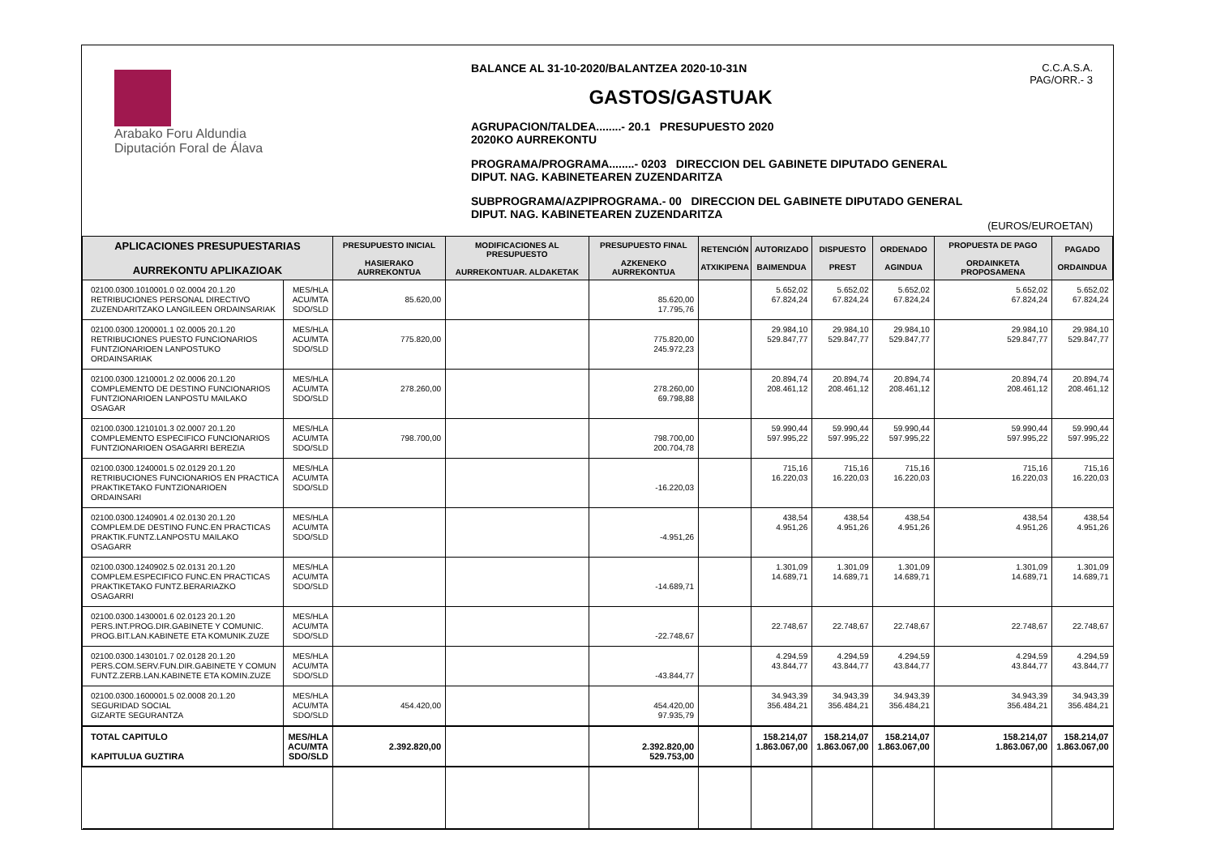Arabako Foru Aldundia
Diputación Foral de Álava
BALANCE AL 31-10-2020/BALANTZEA 2020-10-31N
GASTOS/GASTUAK
AGRUPACION/TALDEA........- 20.1 PRESUPUESTO 2020
2020KO AURREKONTU
PROGRAMA/PROGRAMA........- 0203 DIRECCION DEL GABINETE DIPUTADO GENERAL
DIPUT. NAG. KABINETEAREN ZUZENDARITZA
SUBPROGRAMA/AZPIPROGRAMA.- 00 DIRECCION DEL GABINETE DIPUTADO GENERAL
DIPUT. NAG. KABINETEAREN ZUZENDARITZA
C.C.A.S.A.
PAG/ORR.- 3
(EUROS/EUROETAN)
| APLICACIONES PRESUPUESTARIAS AURREKONTU APLIKAZIOAK | | PRESUPUESTO INICIAL HASIERAKO AURREKONTUA | MODIFICACIONES AL PRESUPUESTO AURREKONTUAR. ALDAKETAK | PRESUPUESTO FINAL AZKENEKO AURREKONTUA | RETENCIÓN ATXIKIPENA | AUTORIZADO BAIMENDUA | DISPUESTO PREST | ORDENADO AGINDUA | PROPUESTA DE PAGO ORDAINKETA PROPOSAMENA | PAGADO ORDAINDUA |
| --- | --- | --- | --- | --- | --- | --- | --- | --- | --- | --- |
| 02100.0300.1010001.0 02.0004 20.1.20 RETRIBUCIONES PERSONAL DIRECTIVO ZUZENDARITZAKO LANGILEEN ORDAINSARIAK | MES/HLA ACU/MTA SDO/SLD | 85.620,00 | | 85.620,00 17.795,76 | | 5.652,02 67.824,24 | 5.652,02 67.824,24 | 5.652,02 67.824,24 | 5.652,02 67.824,24 | 5.652,02 67.824,24 |
| 02100.0300.1200001.1 02.0005 20.1.20 RETRIBUCIONES PUESTO FUNCIONARIOS FUNTZIONARIOEN LANPOSTUKO ORDAINSARIAK | MES/HLA ACU/MTA SDO/SLD | 775.820,00 | | 775.820,00 245.972,23 | | 29.984,10 529.847,77 | 29.984,10 529.847,77 | 29.984,10 529.847,77 | 29.984,10 529.847,77 | 29.984,10 529.847,77 |
| 02100.0300.1210001.2 02.0006 20.1.20 COMPLEMENTO DE DESTINO FUNCIONARIOS FUNTZIONARIOEN LANPOSTU MAILAKO OSAGAR | MES/HLA ACU/MTA SDO/SLD | 278.260,00 | | 278.260,00 69.798,88 | | 20.894,74 208.461,12 | 20.894,74 208.461,12 | 20.894,74 208.461,12 | 20.894,74 208.461,12 | 20.894,74 208.461,12 |
| 02100.0300.1210101.3 02.0007 20.1.20 COMPLEMENTO ESPECIFICO FUNCIONARIOS FUNTZIONARIOEN OSAGARRI BEREZIA | MES/HLA ACU/MTA SDO/SLD | 798.700,00 | | 798.700,00 200.704,78 | | 59.990,44 597.995,22 | 59.990,44 597.995,22 | 59.990,44 597.995,22 | 59.990,44 597.995,22 | 59.990,44 597.995,22 |
| 02100.0300.1240001.5 02.0129 20.1.20 RETRIBUCIONES FUNCIONARIOS EN PRACTICA PRAKTIKETAKO FUNTZIONARIOEN ORDAINSARI | MES/HLA ACU/MTA SDO/SLD | | | -16.220,03 | | 715,16 16.220,03 | 715,16 16.220,03 | 715,16 16.220,03 | 715,16 16.220,03 | 715,16 16.220,03 |
| 02100.0300.1240901.4 02.0130 20.1.20 COMPLEM.DE DESTINO FUNC.EN PRACTICAS PRAKTIK.FUNTZ.LANPOSTU MAILAKO OSAGARR | MES/HLA ACU/MTA SDO/SLD | | | -4.951,26 | | 438,54 4.951,26 | 438,54 4.951,26 | 438,54 4.951,26 | 438,54 4.951,26 | 438,54 4.951,26 |
| 02100.0300.1240902.5 02.0131 20.1.20 COMPLEM.ESPECIFICO FUNC.EN PRACTICAS PRAKTIKETAKO FUNTZ.BERARIAZKO OSAGARRI | MES/HLA ACU/MTA SDO/SLD | | | -14.689,71 | | 1.301,09 14.689,71 | 1.301,09 14.689,71 | 1.301,09 14.689,71 | 1.301,09 14.689,71 | 1.301,09 14.689,71 |
| 02100.0300.1430001.6 02.0123 20.1.20 PERS.INT.PROG.DIR.GABINETE Y COMUNIC. PROG.BIT.LAN.KABINETE ETA KOMUNIK.ZUZE | MES/HLA ACU/MTA SDO/SLD | | | -22.748,67 | | 22.748,67 | 22.748,67 | 22.748,67 | 22.748,67 | 22.748,67 |
| 02100.0300.1430101.7 02.0128 20.1.20 PERS.COM.SERV.FUN.DIR.GABINETE Y COMUN FUNTZ.ZERB.LAN.KABINETE ETA KOMIN.ZUZE | MES/HLA ACU/MTA SDO/SLD | | | -43.844,77 | | 4.294,59 43.844,77 | 4.294,59 43.844,77 | 4.294,59 43.844,77 | 4.294,59 43.844,77 | 4.294,59 43.844,77 |
| 02100.0300.1600001.5 02.0008 20.1.20 SEGURIDAD SOCIAL GIZARTE SEGURANTZA | MES/HLA ACU/MTA SDO/SLD | 454.420,00 | | 454.420,00 97.935,79 | | 34.943,39 356.484,21 | 34.943,39 356.484,21 | 34.943,39 356.484,21 | 34.943,39 356.484,21 | 34.943,39 356.484,21 |
| TOTAL CAPITULO KAPITULUA GUZTIRA | MES/HLA ACU/MTA SDO/SLD | 2.392.820,00 | | 2.392.820,00 529.753,00 | | 158.214,07 1.863.067,00 | 158.214,07 1.863.067,00 | 158.214,07 1.863.067,00 | 158.214,07 1.863.067,00 | 158.214,07 1.863.067,00 |